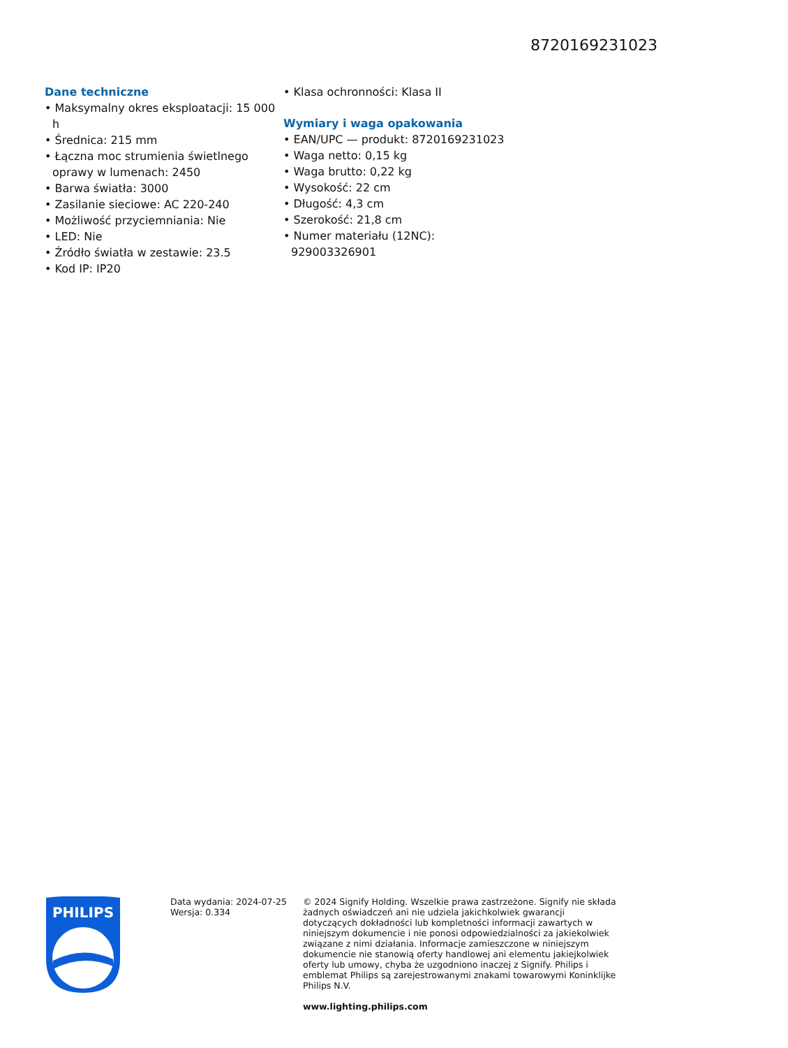8720169231023
Dane techniczne
• Maksymalny okres eksploatacji: 15 000 h
• Średnica: 215 mm
• Łączna moc strumienia świetlnego oprawy w lumenach: 2450
• Barwa światła: 3000
• Zasilanie sieciowe: AC 220-240
• Możliwość przyciemniania: Nie
• LED: Nie
• Źródło światła w zestawie: 23.5
• Kod IP: IP20
• Klasa ochronności: Klasa II
Wymiary i waga opakowania
• EAN/UPC — produkt: 8720169231023
• Waga netto: 0,15 kg
• Waga brutto: 0,22 kg
• Wysokość: 22 cm
• Długość: 4,3 cm
• Szerokość: 21,8 cm
• Numer materiału (12NC): 929003326901
PHILIPS
Data wydania: 2024-07-25
Wersja: 0.334
© 2024 Signify Holding. Wszelkie prawa zastrzeżone. Signify nie składa żadnych oświadczeń ani nie udziela jakichkolwiek gwarancji dotyczących dokładności lub kompletności informacji zawartych w niniejszym dokumencie i nie ponosi odpowiedzialności za jakiekolwiek związane z nimi działania. Informacje zamieszczone w niniejszym dokumencie nie stanowią oferty handlowej ani elementu jakiejkolwiek oferty lub umowy, chyba że uzgodniono inaczej z Signify. Philips i emblemat Philips są zarejestrowanymi znakami towarowymi Koninklijke Philips N.V.
www.lighting.philips.com